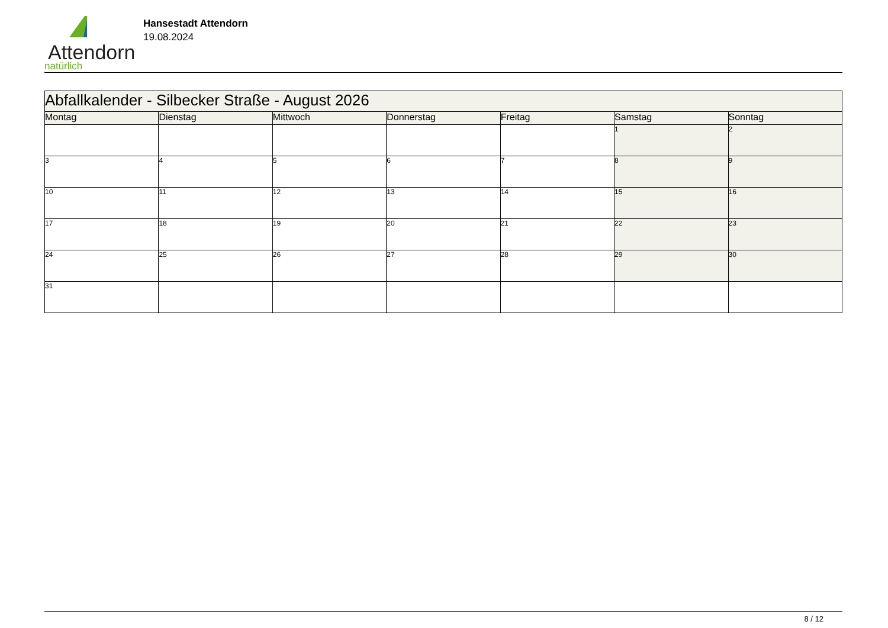Attendorn
natürlich
Hansestadt Attendorn
19.08.2024
| Abfallkalender - Silbecker Straße - August 2026 | | | | | | |
| Montag | Dienstag | Mittwoch | Donnerstag | Freitag | Samstag | Sonntag |
| | | | | | 1 | 2 |
| 3 | 4 | 5 | 6 | 7 | 8 | 9 |
| 10 | 11 | 12 | 13 | 14 | 15 | 16 |
| 17 | 18 | 19 | 20 | 21 | 22 | 23 |
| 24 | 25 | 26 | 27 | 28 | 29 | 30 |
| 31 | | | | | | |
8 / 12